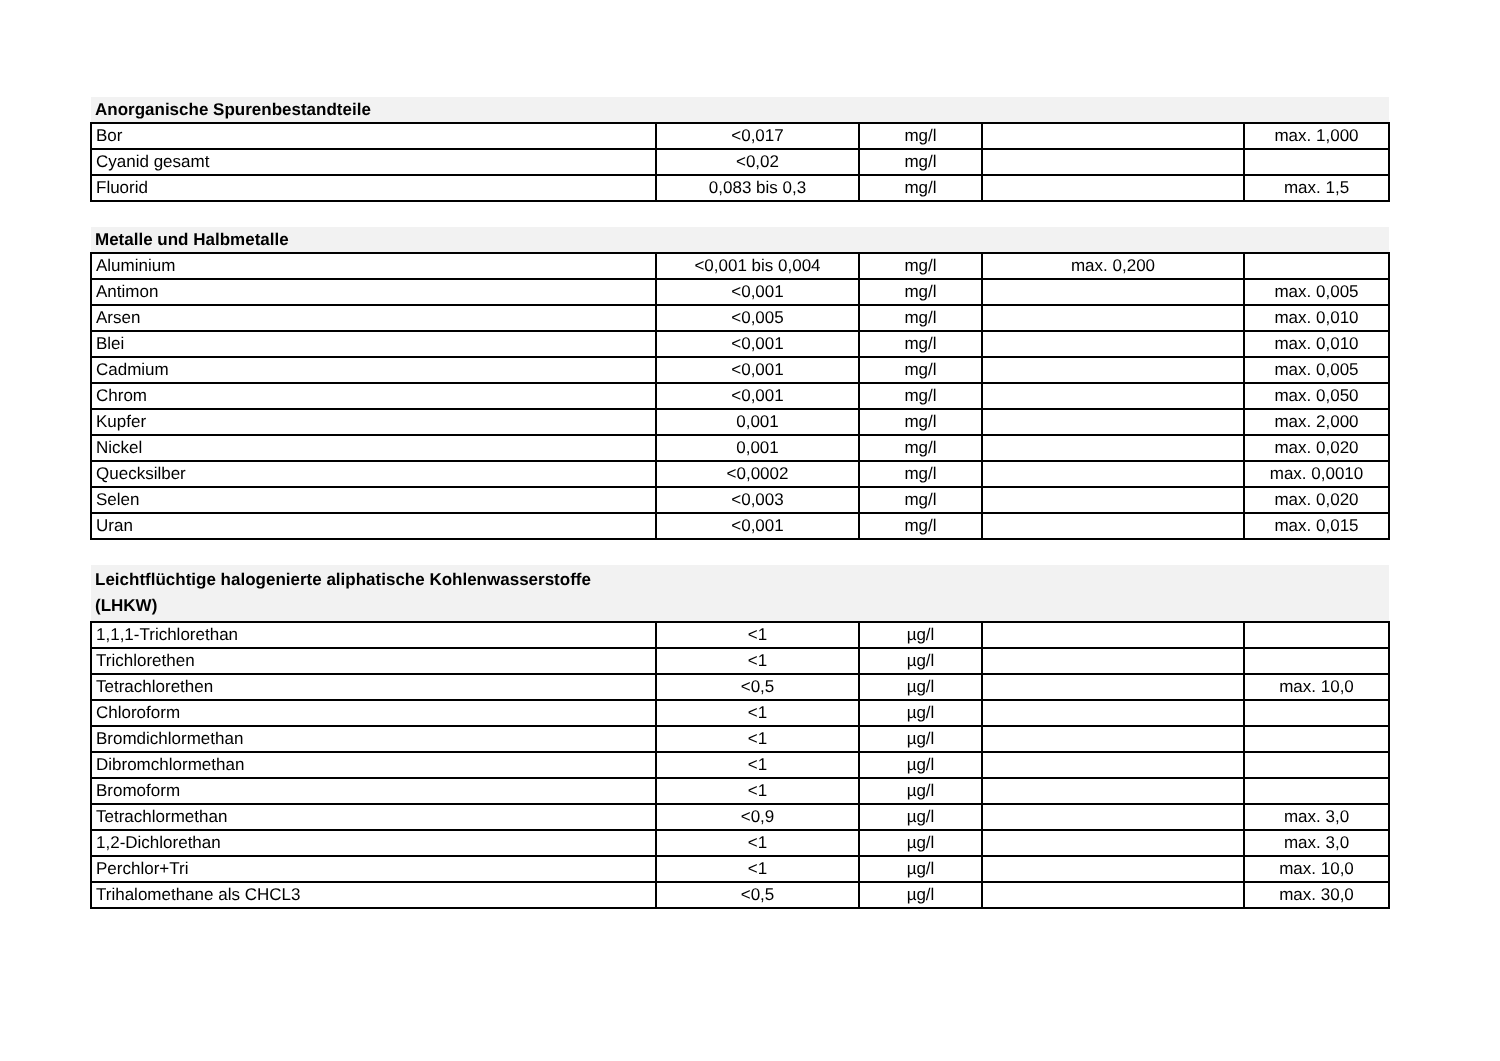| Anorganische Spurenbestandteile | | | | |
| --- | --- | --- | --- | --- |
| Bor | <0,017 | mg/l | | max. 1,000 |
| Cyanid gesamt | <0,02 | mg/l | | |
| Fluorid | 0,083 bis 0,3 | mg/l | | max. 1,5 |
| Metalle und Halbmetalle | | | | |
| --- | --- | --- | --- | --- |
| Aluminium | <0,001 bis 0,004 | mg/l | max. 0,200 | |
| Antimon | <0,001 | mg/l | | max. 0,005 |
| Arsen | <0,005 | mg/l | | max. 0,010 |
| Blei | <0,001 | mg/l | | max. 0,010 |
| Cadmium | <0,001 | mg/l | | max. 0,005 |
| Chrom | <0,001 | mg/l | | max. 0,050 |
| Kupfer | 0,001 | mg/l | | max. 2,000 |
| Nickel | 0,001 | mg/l | | max. 0,020 |
| Quecksilber | <0,0002 | mg/l | | max. 0,0010 |
| Selen | <0,003 | mg/l | | max. 0,020 |
| Uran | <0,001 | mg/l | | max. 0,015 |
| Leichtflüchtige halogenierte aliphatische Kohlenwasserstoffe (LHKW) | | | | |
| --- | --- | --- | --- | --- |
| 1,1,1-Trichlorethan | <1 | µg/l | | |
| Trichlorethen | <1 | µg/l | | |
| Tetrachlorethen | <0,5 | µg/l | | max. 10,0 |
| Chloroform | <1 | µg/l | | |
| Bromdichlormethan | <1 | µg/l | | |
| Dibromchlormethan | <1 | µg/l | | |
| Bromoform | <1 | µg/l | | |
| Tetrachlormethan | <0,9 | µg/l | | max. 3,0 |
| 1,2-Dichlorethan | <1 | µg/l | | max. 3,0 |
| Perchlor+Tri | <1 | µg/l | | max. 10,0 |
| Trihalomethane als CHCL3 | <0,5 | µg/l | | max. 30,0 |